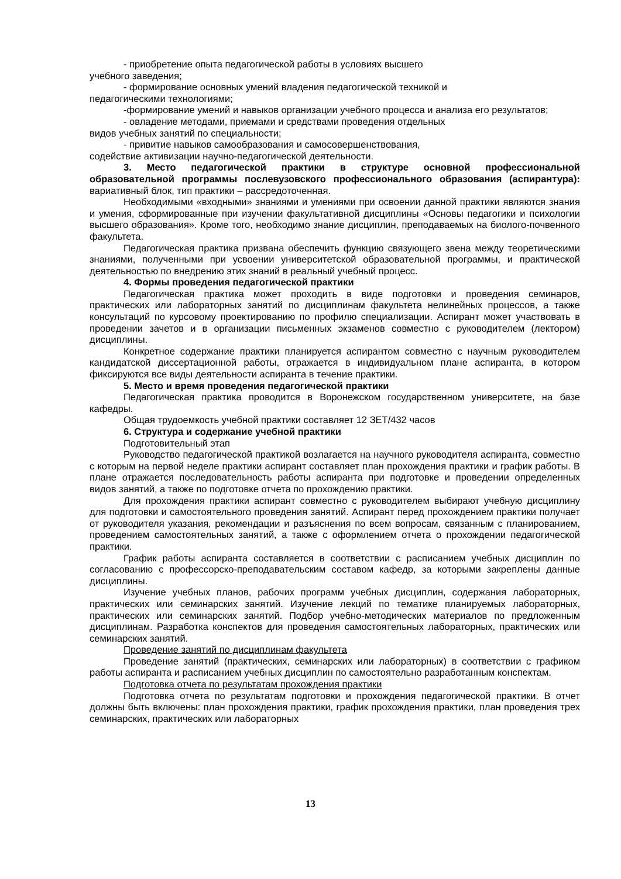- приобретение опыта педагогической работы в условиях высшего
учебного заведения;
- формирование основных умений владения педагогической техникой и
педагогическими технологиями;
-формирование умений и навыков организации учебного процесса и анализа его результатов;
- овладение методами, приемами и средствами проведения отдельных
видов учебных занятий по специальности;
- привитие навыков самообразования и самосовершенствования,
содействие активизации научно-педагогической деятельности.
3. Место педагогической практики в структуре основной профессиональной образовательной программы послевузовского профессионального образования (аспирантура): вариативный блок, тип практики – рассредоточенная.
Необходимыми «входными» знаниями и умениями при освоении данной практики являются знания и умения, сформированные при изучении факультативной дисциплины «Основы педагогики и психологии высшего образования». Кроме того, необходимо знание дисциплин, преподаваемых на биолого-почвенного факультета.
Педагогическая практика призвана обеспечить функцию связующего звена между теоретическими знаниями, полученными при усвоении университетской образовательной программы, и практической деятельностью по внедрению этих знаний в реальный учебный процесс.
4. Формы проведения педагогической практики
Педагогическая практика может проходить в виде подготовки и проведения семинаров, практических или лабораторных занятий по дисциплинам факультета нелинейных процессов, а также консультаций по курсовому проектированию по профилю специализации. Аспирант может участвовать в проведении зачетов и в организации письменных экзаменов совместно с руководителем (лектором) дисциплины.
Конкретное содержание практики планируется аспирантом совместно с научным руководителем кандидатской диссертационной работы, отражается в индивидуальном плане аспиранта, в котором фиксируются все виды деятельности аспиранта в течение практики.
5. Место и время проведения педагогической практики
Педагогическая практика проводится в Воронежском государственном университете, на базе кафедры.
Общая трудоемкость учебной практики составляет 12 ЗЕТ/432 часов
6. Структура и содержание учебной практики
Подготовительный этап
Руководство педагогической практикой возлагается на научного руководителя аспиранта, совместно с которым на первой неделе практики аспирант составляет план прохождения практики и график работы. В плане отражается последовательность работы аспиранта при подготовке и проведении определенных видов занятий, а также по подготовке отчета по прохождению практики.
Для прохождения практики аспирант совместно с руководителем выбирают учебную дисциплину для подготовки и самостоятельного проведения занятий. Аспирант перед прохождением практики получает от руководителя указания, рекомендации и разъяснения по всем вопросам, связанным с планированием, проведением самостоятельных занятий, а также с оформлением отчета о прохождении педагогической практики.
График работы аспиранта составляется в соответствии с расписанием учебных дисциплин по согласованию с профессорско-преподавательским составом кафедр, за которыми закреплены данные дисциплины.
Изучение учебных планов, рабочих программ учебных дисциплин, содержания лабораторных, практических или семинарских занятий. Изучение лекций по тематике планируемых лабораторных, практических или семинарских занятий. Подбор учебно-методических материалов по предложенным дисциплинам. Разработка конспектов для проведения самостоятельных лабораторных, практических или семинарских занятий.
Проведение занятий по дисциплинам факультета
Проведение занятий (практических, семинарских или лабораторных) в соответствии с графиком работы аспиранта и расписанием учебных дисциплин по самостоятельно разработанным конспектам.
Подготовка отчета по результатам прохождения практики
Подготовка отчета по результатам подготовки и прохождения педагогической практики. В отчет должны быть включены: план прохождения практики, график прохождения практики, план проведения трех семинарских, практических или лабораторных
13